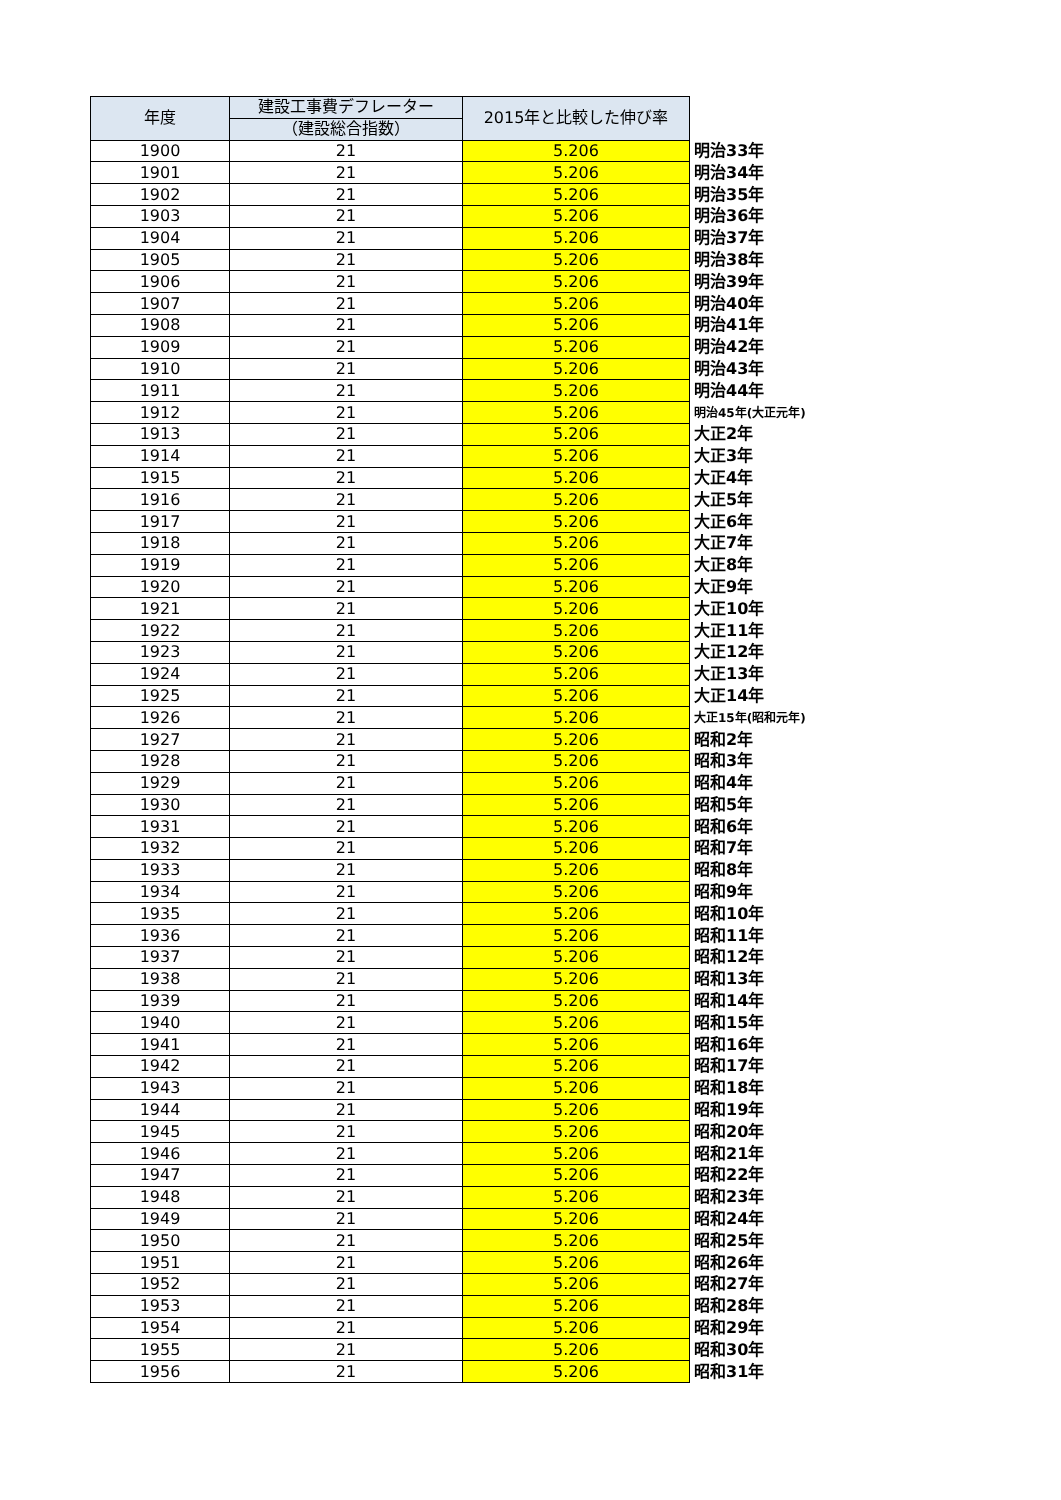| 年度 | 建設工事費デフレーター | 2015年と比較した伸び率 | |
| | （建設総合指数） | | |
| 1900 | 21 | 5.206 | 明治33年 |
| 1901 | 21 | 5.206 | 明治34年 |
| 1902 | 21 | 5.206 | 明治35年 |
| 1903 | 21 | 5.206 | 明治36年 |
| 1904 | 21 | 5.206 | 明治37年 |
| 1905 | 21 | 5.206 | 明治38年 |
| 1906 | 21 | 5.206 | 明治39年 |
| 1907 | 21 | 5.206 | 明治40年 |
| 1908 | 21 | 5.206 | 明治41年 |
| 1909 | 21 | 5.206 | 明治42年 |
| 1910 | 21 | 5.206 | 明治43年 |
| 1911 | 21 | 5.206 | 明治44年 |
| 1912 | 21 | 5.206 | 明治45年(大正元年) |
| 1913 | 21 | 5.206 | 大正2年 |
| 1914 | 21 | 5.206 | 大正3年 |
| 1915 | 21 | 5.206 | 大正4年 |
| 1916 | 21 | 5.206 | 大正5年 |
| 1917 | 21 | 5.206 | 大正6年 |
| 1918 | 21 | 5.206 | 大正7年 |
| 1919 | 21 | 5.206 | 大正8年 |
| 1920 | 21 | 5.206 | 大正9年 |
| 1921 | 21 | 5.206 | 大正10年 |
| 1922 | 21 | 5.206 | 大正11年 |
| 1923 | 21 | 5.206 | 大正12年 |
| 1924 | 21 | 5.206 | 大正13年 |
| 1925 | 21 | 5.206 | 大正14年 |
| 1926 | 21 | 5.206 | 大正15年(昭和元年) |
| 1927 | 21 | 5.206 | 昭和2年 |
| 1928 | 21 | 5.206 | 昭和3年 |
| 1929 | 21 | 5.206 | 昭和4年 |
| 1930 | 21 | 5.206 | 昭和5年 |
| 1931 | 21 | 5.206 | 昭和6年 |
| 1932 | 21 | 5.206 | 昭和7年 |
| 1933 | 21 | 5.206 | 昭和8年 |
| 1934 | 21 | 5.206 | 昭和9年 |
| 1935 | 21 | 5.206 | 昭和10年 |
| 1936 | 21 | 5.206 | 昭和11年 |
| 1937 | 21 | 5.206 | 昭和12年 |
| 1938 | 21 | 5.206 | 昭和13年 |
| 1939 | 21 | 5.206 | 昭和14年 |
| 1940 | 21 | 5.206 | 昭和15年 |
| 1941 | 21 | 5.206 | 昭和16年 |
| 1942 | 21 | 5.206 | 昭和17年 |
| 1943 | 21 | 5.206 | 昭和18年 |
| 1944 | 21 | 5.206 | 昭和19年 |
| 1945 | 21 | 5.206 | 昭和20年 |
| 1946 | 21 | 5.206 | 昭和21年 |
| 1947 | 21 | 5.206 | 昭和22年 |
| 1948 | 21 | 5.206 | 昭和23年 |
| 1949 | 21 | 5.206 | 昭和24年 |
| 1950 | 21 | 5.206 | 昭和25年 |
| 1951 | 21 | 5.206 | 昭和26年 |
| 1952 | 21 | 5.206 | 昭和27年 |
| 1953 | 21 | 5.206 | 昭和28年 |
| 1954 | 21 | 5.206 | 昭和29年 |
| 1955 | 21 | 5.206 | 昭和30年 |
| 1956 | 21 | 5.206 | 昭和31年 |